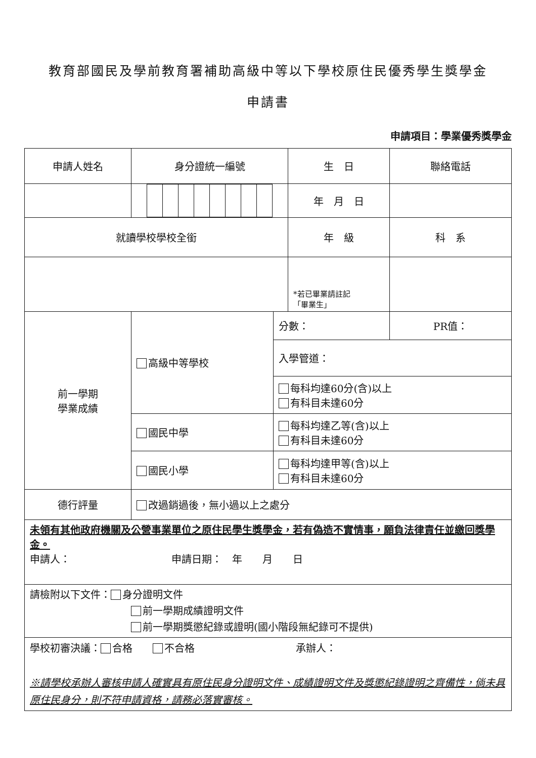教育部國民及學前教育署補助高級中等以下學校原住民優秀學生獎學金
申請書
申請項目：學業優秀獎學金
| 申請人姓名 | 身分證統一編號 | | 生 日 | 聯絡電話 |
| | | | 年 月 日 | |
| 就讀學校學校全銜 | | | 年 級 | 科 系 |
| | | | *若已畢業請註記 「畢業生」 | |
| 前一學期 學業成績 | 高級中等學校 | 分數： | | PR值： |
| | | 入學管道： | | |
| | | 每科均達60分(含)以上 有科目未達60分 | | |
| | 國民中學 | 每科均達乙等(含)以上 有科目未達60分 | | |
| | 國民小學 | 每科均達甲等(含)以上 有科目未達60分 | | |
| 德行評量 | 改過銷過後，無小過以上之處分 | | | |
| 未領有其他政府機關及公營事業單位之原住民學生獎學金，若有偽造不實情事，願負法律責任並繳回獎學金。 申請人： 申請日期： 年 月 日 | | | | |
| 請檢附以下文件： 身分證明文件 前一學期成績證明文件 前一學期獎懲紀錄或證明(國小階段無紀錄可不提供) | | | | |
| 學校初審決議： 合格 不合格 承辦人： ※請學校承辦人審核申請人確實具有原住民身分證明文件、成績證明文件及獎懲紀錄證明之齊備性，倘未具原住民身分，則不符申請資格，請務必落實審核。 | | | | |